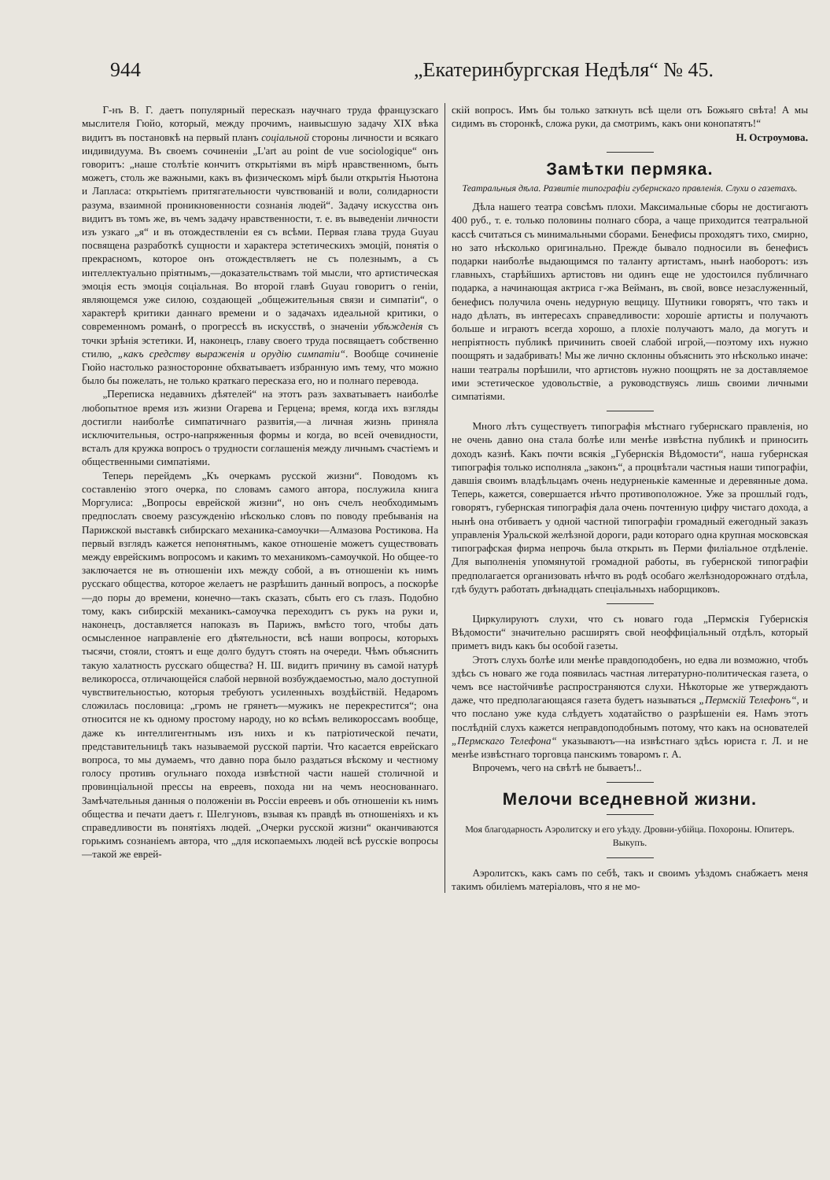944 „Екатеринбургская Недѣля“ № 45.
Г-нъ В. Г. даетъ популярный пересказъ научнаго труда французскаго мыслителя Гюйо, который, между прочимъ, наивысшую задачу XIX вѣка видитъ въ постановкѣ на первый планъ соціальной стороны личности и всякаго индивидуума. Въ своемъ сочиненіи „L'art au point de vue sociologique“ онъ говоритъ: „наше столѣтіе кончитъ открытіями въ мірѣ нравственномъ, быть можетъ, столь же важными, какъ въ физическомъ мірѣ были открытія Ньютона и Лапласа: открытіемъ притягательности чувствованій и воли, солидарности разума, взаимной проникновенности сознанія людей“. Задачу искусства онъ видитъ въ томъ же, въ чемъ задачу нравственности, т. е. въ выведеніи личности изъ узкаго „я“ и въ отождествленіи ея съ всѣми. Первая глава труда Guyau посвящена разработкѣ сущности и характера эстетическихъ эмоцій, понятія о прекрасномъ, которое онъ отождествляетъ не съ полезнымъ, а съ интеллектуально пріятнымъ,—доказательствамъ той мысли, что артистическая эмоція есть эмоція соціальная. Во второй главѣ Guyau говоритъ о геніи, являющемся уже силою, создающей „общежительныя связи и симпатіи“, о характерѣ критики даннаго времени и о задачахъ идеальной критики, о современномъ романѣ, о прогрессѣ въ искусствѣ, о значеніи убѣжденія съ точки зрѣнія эстетики. И, наконецъ, главу своего труда посвящаетъ собственно стилю, „какъ средству выраженія и орудію симпатіи“. Вообще сочиненіе Гюйо настолько разносторонне обхватываетъ избранную имъ тему, что можно было бы пожелать, не только краткаго пересказа его, но и полнаго перевода.
„Переписка недавнихъ дѣятелей“ на этотъ разъ захватываетъ наиболѣе любопытное время изъ жизни Огарева и Герцена; время, когда ихъ взгляды достигли наиболѣе симпатичнаго развитія,—а личная жизнь приняла исключительныя, остро-напряженныя формы и когда, во всей очевидности, всталъ для кружка вопросъ о трудности соглашенія между личнымъ счастіемъ и общественными симпатіями.
Теперь перейдемъ „Къ очеркамъ русской жизни“. Поводомъ къ составленію этого очерка, по словамъ самого автора, послужила книга Моргулиса: „Вопросы еврейской жизни“, но онъ счелъ необходимымъ предпослать своему разсужденію нѣсколько словъ по поводу пребыванія на Парижской выставкѣ сибирскаго механика-самоучки—Алмазова Ростикова. На первый взглядъ кажется непонятнымъ, какое отношеніе можетъ существовать между еврейскимъ вопросомъ и какимъ то механикомъ-самоучкой. Но общее-то заключается не въ отношеніи ихъ между собой, а въ отношеніи къ нимъ русскаго общества, которое желаетъ не разрѣшить данный вопросъ, а поскорѣе—до поры до времени, конечно—такъ сказать, сбыть его съ глазъ. Подобно тому, какъ сибирскій механикъ-самоучка переходитъ съ рукъ на руки и, наконецъ, доставляется напоказъ въ Парижъ, вмѣсто того, чтобы дать осмысленное направленіе его дѣятельности, всѣ наши вопросы, которыхъ тысячи, стояли, стоятъ и еще долго будутъ стоять на очереди. Чѣмъ объяснить такую халатность русскаго общества? Н. Ш. видитъ причину въ самой натурѣ великоросса, отличающейся слабой нервной возбуждаемостью, мало доступной чувствительностью, которыя требуютъ усиленныхъ воздѣйствій. Недаромъ сложилась пословица: „громъ не грянетъ—мужикъ не перекрестится“; она относится не къ одному простому народу, но ко всѣмъ великороссамъ вообще, даже къ интеллигентнымъ изъ нихъ и къ патріотической печати, представительницѣ такъ называемой русской партіи. Что касается еврейскаго вопроса, то мы думаемъ, что давно пора было раздаться вѣскому и честному голосу противъ огульнаго похода извѣстной части нашей столичной и провинціальной прессы на евреевъ, похода ни на чемъ неоснованнаго. Замѣчательныя данныя о положеніи въ Россіи евреевъ и объ отношеніи къ нимъ общества и печати даетъ г. Шелгуновъ, взывая къ правдѣ въ отношеніяхъ и къ справедливости въ понятіяхъ людей. „Очерки русской жизни“ оканчиваются горькимъ сознаніемъ автора, что „для ископаемыхъ людей всѣ русскіе вопросы—такой же еврей-
скій вопросъ. Имъ бы только заткнуть всѣ щели отъ Божьяго свѣта! А мы сидимъ въ сторонкѣ, сложа руки, да смотримъ, какъ они конопатятъ!“
Н. Остроумова.
Замѣтки пермяка.
Театральныя дѣла. Развитіе типографіи губернскаго правленія. Слухи о газетахъ.
Дѣла нашего театра совсѣмъ плохи. Максимальные сборы не достигаютъ 400 руб., т. е. только половины полнаго сбора, а чаще приходится театральной кассѣ считаться съ минимальными сборами. Бенефисы проходятъ тихо, смирно, но зато нѣсколько оригинально. Прежде бывало подносили въ бенефисъ подарки наиболѣе выдающимся по таланту артистамъ, нынѣ наоборотъ: изъ главныхъ, старѣйшихъ артистовъ ни одинъ еще не удостоился публичнаго подарка, а начинающая актриса г-жа Вейманъ, въ свой, вовсе незаслуженный, бенефисъ получила очень недурную вещицу. Шутники говорятъ, что такъ и надо дѣлать, въ интересахъ справедливости: хорошіе артисты и получаютъ больше и играютъ всегда хорошо, а плохіе получаютъ мало, да могутъ и непріятность публикѣ причинить своей слабой игрой,—поэтому ихъ нужно поощрять и задабривать! Мы же лично склонны объяснить это нѣсколько иначе: наши театралы порѣшили, что артистовъ нужно поощрять не за доставляемое ими эстетическое удовольствіе, а руководствуясь лишь своими личными симпатіями.
Много лѣтъ существуетъ типографія мѣстнаго губернскаго правленія, но не очень давно она стала болѣе или менѣе извѣстна публикѣ и приносить доходъ казнѣ. Какъ почти всякія „Губернскія Вѣдомости“, наша губернская типографія только исполняла „законъ“, а процвѣтали частныя наши типографіи, давшія своимъ владѣльцамъ очень недурненькіе каменные и деревянные дома. Теперь, кажется, совершается нѣчто противоположное. Уже за прошлый годъ, говорятъ, губернская типографія дала очень почтенную цифру чистаго дохода, а нынѣ она отбиваетъ у одной частной типографіи громадный ежегодный заказъ управленія Уральской желѣзной дороги, ради котораго одна крупная московская типографская фирма непрочь была открыть въ Перми филіальное отдѣленіе. Для выполненія упомянутой громадной работы, въ губернской типографіи предполагается организовать нѣчто въ родѣ особаго желѣзнодорожнаго отдѣла, гдѣ будутъ работать двѣнадцать спеціальныхъ наборщиковъ.
Циркулируютъ слухи, что съ новаго года „Пермскія Губернскія Вѣдомости“ значительно расширятъ свой неоффиціальный отдѣлъ, который приметъ видъ какъ бы особой газеты.
Этотъ слухъ болѣе или менѣе правдоподобенъ, но едва ли возможно, чтобъ здѣсь съ новаго же года появилась частная литературно-политическая газета, о чемъ все настойчивѣе распространяются слухи. Нѣкоторые же утверждаютъ даже, что предполагающаяся газета будетъ называться „Пермскій Телефонъ“, и что послано уже куда слѣдуетъ ходатайство о разрѣшеніи ея. Намъ этотъ послѣдній слухъ кажется неправдоподобнымъ потому, что какъ на основателей „Пермскаго Телефона“ указываютъ—на извѣстнаго здѣсь юриста г. Л. и не менѣе извѣстнаго торговца панскимъ товаромъ г. А.
Впрочемъ, чего на свѣтѣ не бываетъ!..
Мелочи вседневной жизни.
Моя благодарность Аэролитску и его уѣзду. Дровни-убійца. Похороны. Юпитеръ. Выкупъ.
Аэролитскъ, какъ самъ по себѣ, такъ и своимъ уѣздомъ снабжаетъ меня такимъ обиліемъ матеріаловъ, что я не мо-